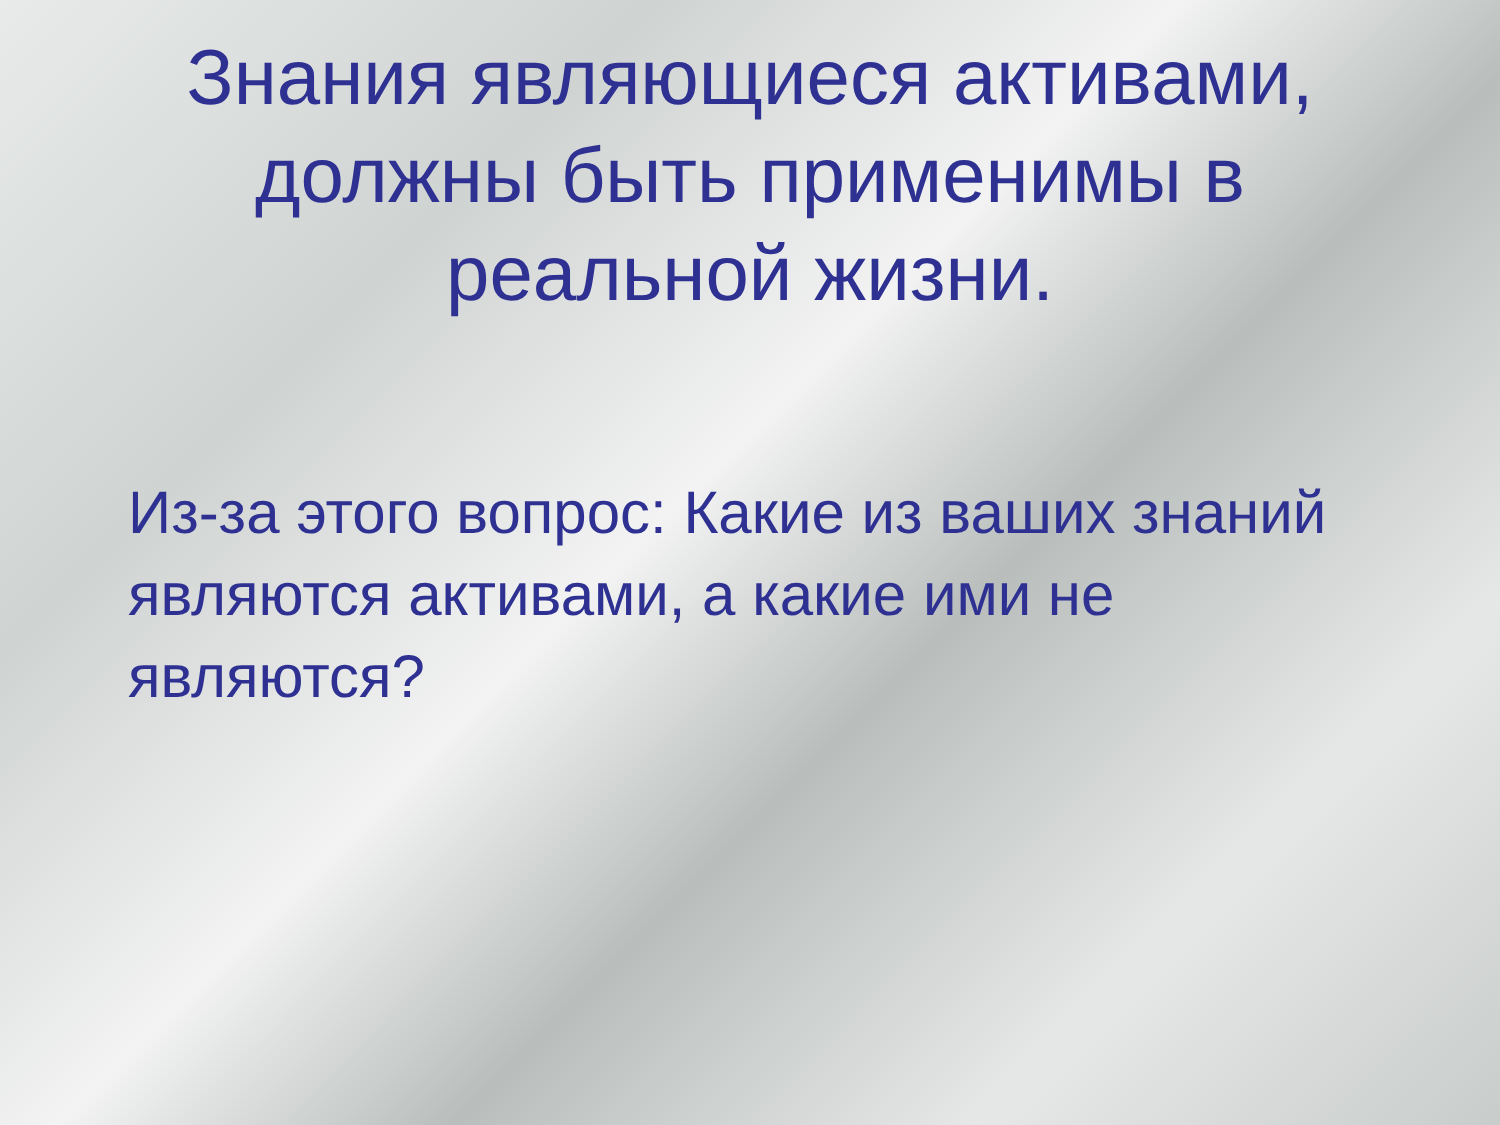Знания являющиеся активами,
должны быть применимы в
реальной жизни.
Из-за этого вопрос: Какие из ваших знаний являются активами, а какие ими не являются?